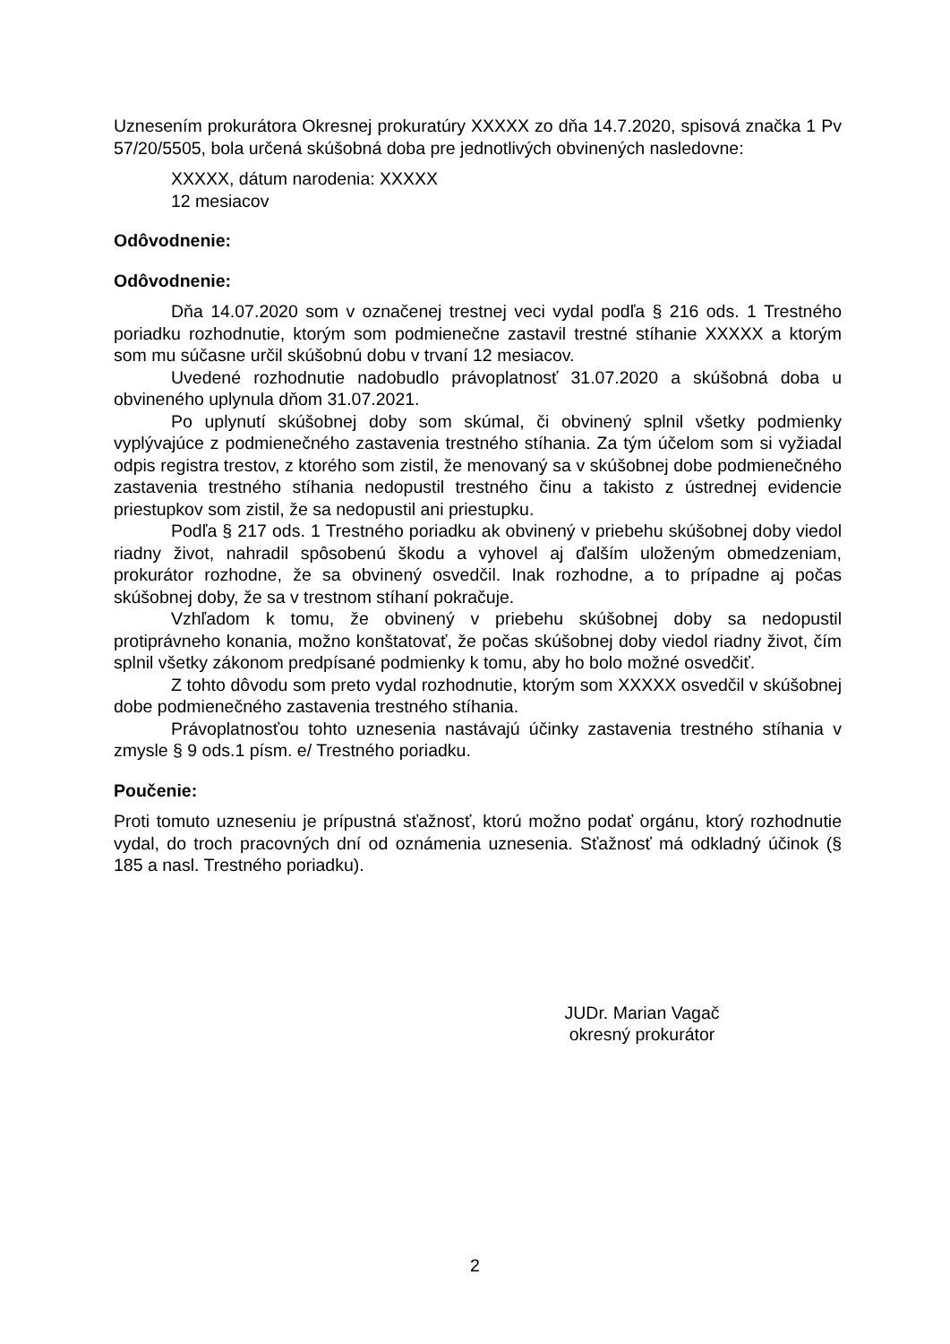Uznesením prokurátora Okresnej prokuratúry XXXXX zo dňa 14.7.2020, spisová značka 1 Pv 57/20/5505, bola určená skúšobná doba pre jednotlivých obvinených nasledovne:
XXXXX, dátum narodenia: XXXXX
12 mesiacov
Odôvodnenie:
Odôvodnenie:
Dňa 14.07.2020 som v označenej trestnej veci vydal podľa § 216 ods. 1 Trestného poriadku rozhodnutie, ktorým som podmienečne zastavil trestné stíhanie XXXXX a ktorým som mu súčasne určil skúšobnú dobu v trvaní 12 mesiacov.
Uvedené rozhodnutie nadobudlo právoplatnosť 31.07.2020 a skúšobná doba u obvineného uplynula dňom 31.07.2021.
Po uplynutí skúšobnej doby som skúmal, či obvinený splnil všetky podmienky vyplývajúce z podmienečného zastavenia trestného stíhania. Za tým účelom som si vyžiadal odpis registra trestov, z ktorého som zistil, že menovaný sa v skúšobnej dobe podmienečného zastavenia trestného stíhania nedopustil trestného činu a takisto z ústrednej evidencie priestupkov som zistil, že sa nedopustil ani priestupku.
Podľa § 217 ods. 1 Trestného poriadku ak obvinený v priebehu skúšobnej doby viedol riadny život, nahradil spôsobenú škodu a vyhovel aj ďalším uloženým obmedzeniam, prokurátor rozhodne, že sa obvinený osvedčil. Inak rozhodne, a to prípadne aj počas skúšobnej doby, že sa v trestnom stíhaní pokračuje.
Vzhľadom k tomu, že obvinený v priebehu skúšobnej doby sa nedopustil protiprávneho konania, možno konštatovať, že počas skúšobnej doby viedol riadny život, čím splnil všetky zákonom predpísané podmienky k tomu, aby ho bolo možné osvedčiť.
Z tohto dôvodu som preto vydal rozhodnutie, ktorým som XXXXX osvedčil v skúšobnej dobe podmienečného zastavenia trestného stíhania.
Právoplatnosťou tohto uznesenia nastávajú účinky zastavenia trestného stíhania v zmysle § 9 ods.1 písm. e/ Trestného poriadku.
Poučenie:
Proti tomuto uzneseniu je prípustná sťažnosť, ktorú možno podať orgánu, ktorý rozhodnutie vydal, do troch pracovných dní od oznámenia uznesenia. Sťažnosť má odkladný účinok (§ 185 a nasl. Trestného poriadku).
JUDr. Marian Vagač
okresný prokurátor
2